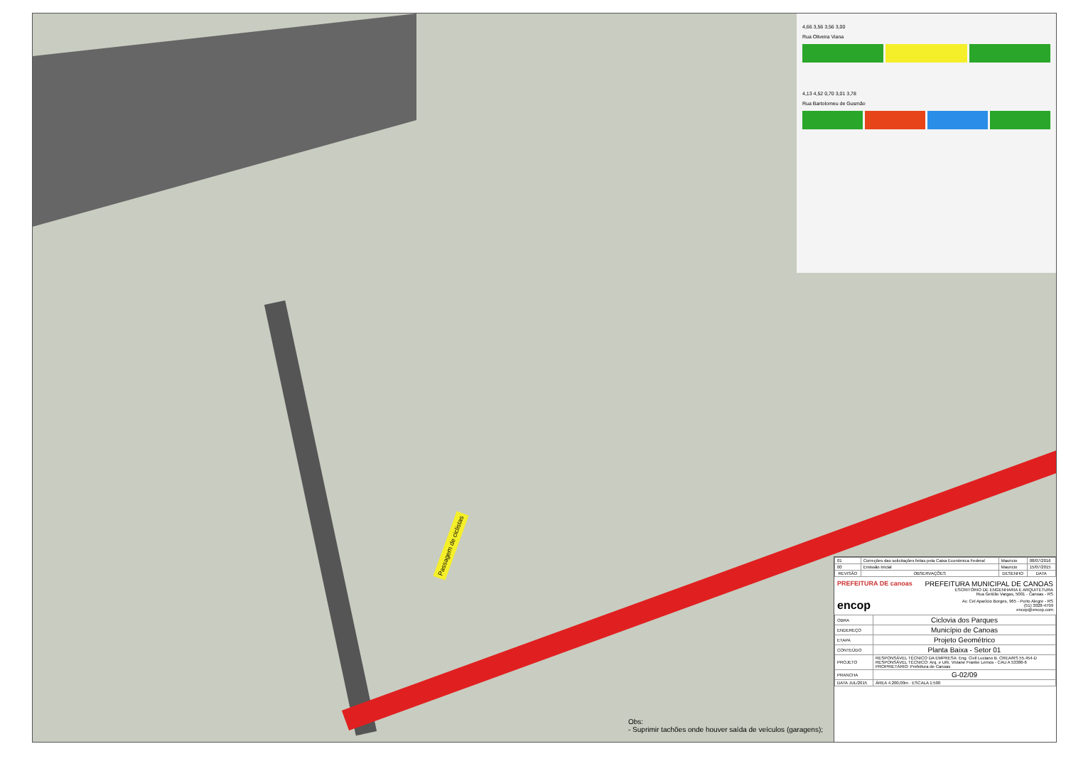4,66 3,56 3,56 3,00
Rua Oliveira Viana
4,13 4,52 0,70 3,01 3,78
Rua Bartolomeu de Gusmão
Passagem de ciclistas
Obs:
- Suprimir tachões onde houver saída de veículos (garagens);
| 01 | Correções das solicitações feitas pela Caixa Econômica Federal | Mauricio | 08/07/2016 |
| 00 | Emissão Inicial | Mauricio | 15/07/2015 |
| REVISÃO | OBSERVAÇÕES | DESENHO | DATA |
PREFEITURA DE canoas
PREFEITURA MUNICIPAL DE CANOAS
ESCRITÓRIO DE ENGENHARIA E ARQUITETURA
Rua Getúlio Vargas, 5001 - Canoas - RS
encop Av. Cel Aparício Borges, 965 - Porto Alegre - RS
(51) 3028-4799
encop@encop.com
| OBRA | Ciclovia dos Parques |
| ENDEREÇO | Município de Canoas |
| ETAPA | Projeto Geométrico |
| CONTEÚDO | Planta Baixa - Setor 01 |
| PROJETO | RESPONSÁVEL TÉCNICO DA EMPRESA: Eng. Civil Luciano B. CREA/RS 55.454-D RESPONSÁVEL TÉCNICO: Arq. e Urb. Viviane Franke Lemos - CAU A 53386-6 PROPRIETÁRIO: Prefeitura de Canoas |
| PRANCHA | G-02/09 |
| DATA JUL/2015 | ÁREA 4.200,00m · ESCALA 1:500 |